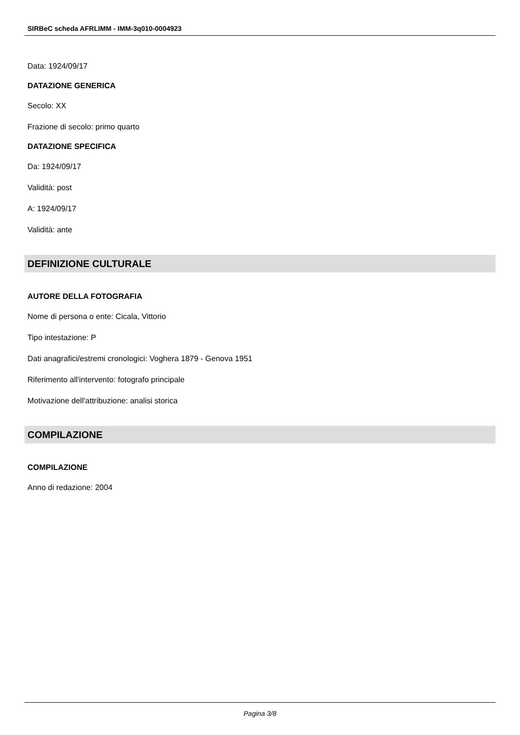SIRBeC scheda AFRLIMM - IMM-3q010-0004923
Data: 1924/09/17
DATAZIONE GENERICA
Secolo: XX
Frazione di secolo: primo quarto
DATAZIONE SPECIFICA
Da: 1924/09/17
Validità: post
A: 1924/09/17
Validità: ante
DEFINIZIONE CULTURALE
AUTORE DELLA FOTOGRAFIA
Nome di persona o ente: Cicala, Vittorio
Tipo intestazione: P
Dati anagrafici/estremi cronologici: Voghera 1879 - Genova 1951
Riferimento all'intervento: fotografo principale
Motivazione dell'attribuzione: analisi storica
COMPILAZIONE
COMPILAZIONE
Anno di redazione: 2004
Pagina 3/8